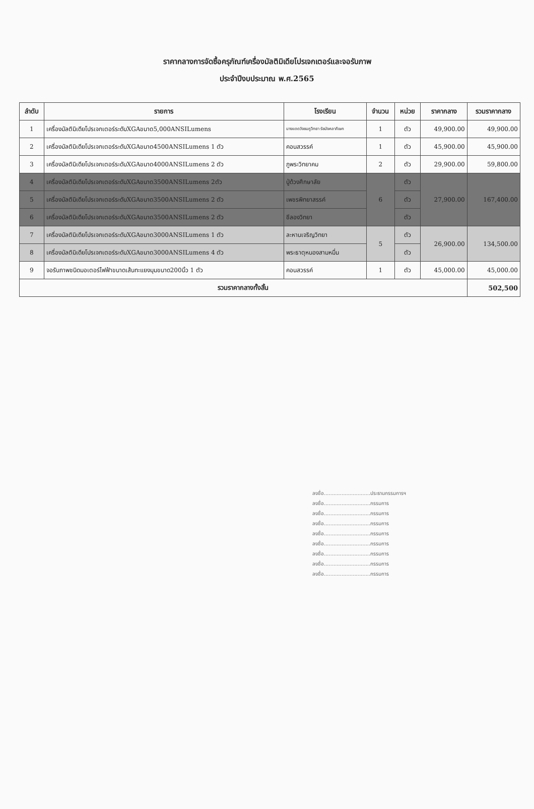ราคากลางการจัดซื้อครุภัณฑ์เครื่องมัลติมิเดียโปรเจกเตอร์และจอรับภาพ
ประจำปีงบประมาณ พ.ศ.2565
| ลำดับ | รายการ | โรงเรียน | จำนวน | หน่วย | ราคากลาง | รวมราคากลาง |
| --- | --- | --- | --- | --- | --- | --- |
| 1 | เครื่องมัลติมิเดียโปรเจกเตอร์ระดับXGAขนาด5,000ANSILumens | นางแดดวังชมภูวิทยา รัชมังคลาภิเษก | 1 | ตัว | 49,900.00 | 49,900.00 |
| 2 | เครื่องมัลติมิเดียโปรเจกเตอร์ระดับXGAขนาด4500ANSILumens 1 ตัว | คอนสวรรค์ | 1 | ตัว | 45,900.00 | 45,900.00 |
| 3 | เครื่องมัลติมิเดียโปรเจกเตอร์ระดับXGAขนาด4000ANSILumens 2 ตัว | ภูพระวิทยาคม | 2 | ตัว | 29,900.00 | 59,800.00 |
| 4 | เครื่องมัลติมิเดียโปรเจกเตอร์ระดับXGAขนาด3500ANSILumens 2ตัว | ปู่ด้วงศึกษาลัย | 6 | ตัว | 27,900.00 | 167,400.00 |
| 5 | เครื่องมัลติมิเดียโปรเจกเตอร์ระดับXGAขนาด3500ANSILumens 2 ตัว | เพชรพิทยาสรรค์ | | ตัว | | |
| 6 | เครื่องมัลติมิเดียโปรเจกเตอร์ระดับXGAขนาด3500ANSILumens 2 ตัว | ชีลองวิทยา | | ตัว | | |
| 7 | เครื่องมัลติมิเดียโปรเจกเตอร์ระดับXGAขนาด3000ANSILumens 1 ตัว | ละหานเจริญวิทยา | 5 | ตัว | 26,900.00 | 134,500.00 |
| 8 | เครื่องมัลติมิเดียโปรเจกเตอร์ระดับXGAขนาด3000ANSILumens 4 ตัว | พระธาตุหนองสามหมื่น | | ตัว | | |
| 9 | จอรับภาพชนิดมอเตอร์ไฟฟ้าขนาดเส้นทะแยงมุมขนาด200นิ้ว 1 ตัว | คอนสวรรค์ | 1 | ตัว | 45,000.00 | 45,000.00 |
| รวมราคากลางทั้งสิ้น | | | | | | 502,500 |
ลงชื่อ.............................ประธานกรรมการฯ
ลงชื่อ.............................กรรมการ
ลงชื่อ.............................กรรมการ
ลงชื่อ.............................กรรมการ
ลงชื่อ.............................กรรมการ
ลงชื่อ.............................กรรมการ
ลงชื่อ.............................กรรมการ
ลงชื่อ.............................กรรมการ
ลงชื่อ.............................กรรมการ